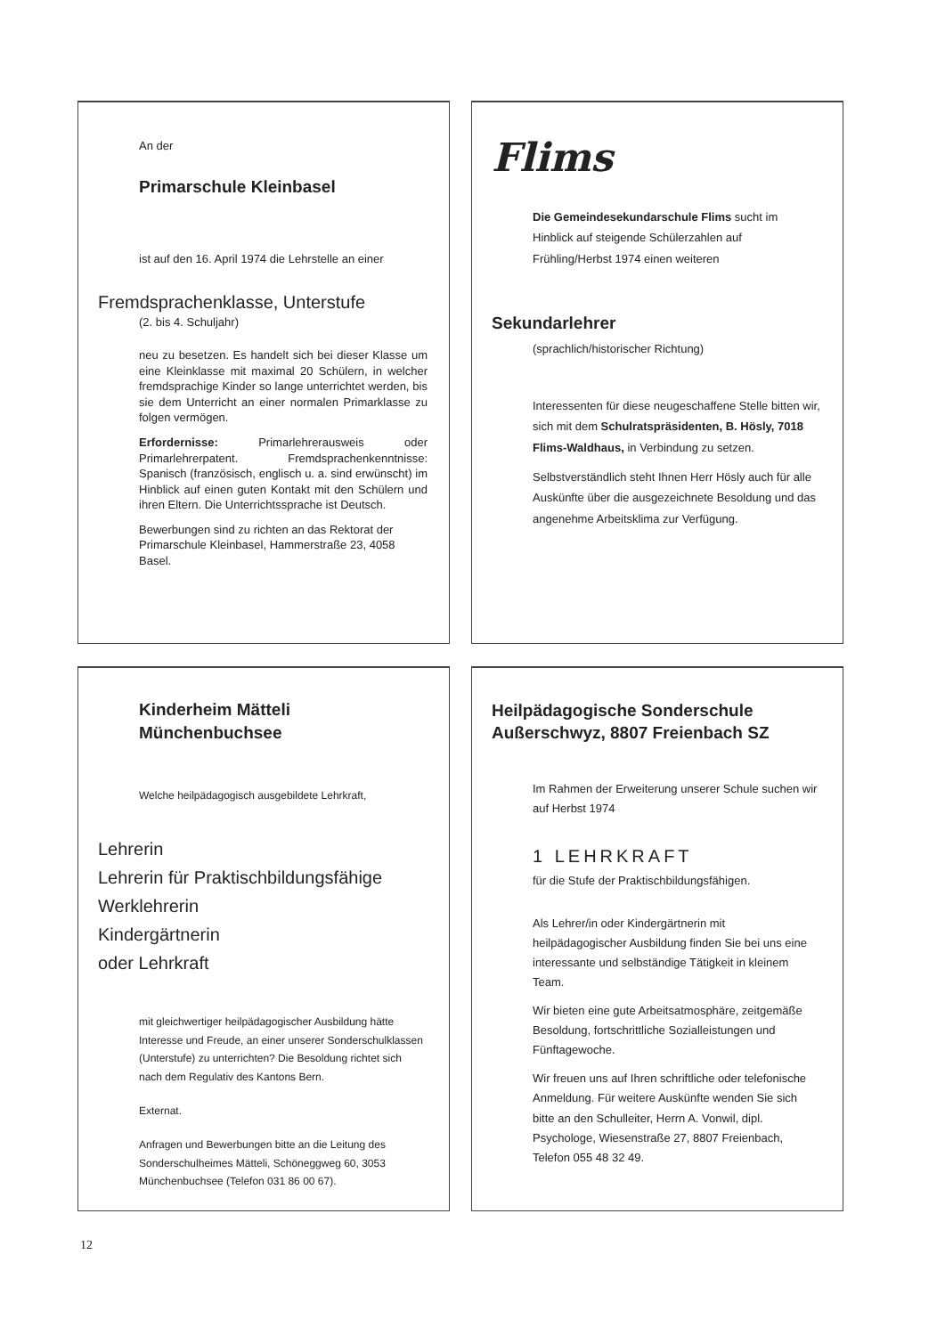An der
Primarschule Kleinbasel
ist auf den 16. April 1974 die Lehrstelle an einer
Fremdsprachenklasse, Unterstufe
(2. bis 4. Schuljahr)
neu zu besetzen. Es handelt sich bei dieser Klasse um eine Kleinklasse mit maximal 20 Schülern, in welcher fremdsprachige Kinder so lange unterrichtet werden, bis sie dem Unterricht an einer normalen Primarklasse zu folgen vermögen.
Erfordernisse: Primarlehrerausweis oder Primarlehrerpatent. Fremdsprachenkenntnisse: Spanisch (französisch, englisch u. a. sind erwünscht) im Hinblick auf einen guten Kontakt mit den Schülern und ihren Eltern. Die Unterrichtssprache ist Deutsch.
Bewerbungen sind zu richten an das Rektorat der Primarschule Kleinbasel, Hammerstraße 23, 4058 Basel.
Flims
Die Gemeindesekundarschule Flims sucht im Hinblick auf steigende Schülerzahlen auf Frühling/Herbst 1974 einen weiteren
Sekundarlehrer
(sprachlich/historischer Richtung)
Interessenten für diese neugeschaffene Stelle bitten wir, sich mit dem Schulratspräsidenten, B. Hösly, 7018 Flims-Waldhaus, in Verbindung zu setzen.
Selbstverständlich steht Ihnen Herr Hösly auch für alle Auskünfte über die ausgezeichnete Besoldung und das angenehme Arbeitsklima zur Verfügung.
Kinderheim Mätteli
Münchenbuchsee
Welche heilpädagogisch ausgebildete Lehrkraft,
Lehrerin
Lehrerin für Praktischbildungsfähige
Werklehrerin
Kindergärtnerin
oder Lehrkraft
mit gleichwertiger heilpädagogischer Ausbildung hätte Interesse und Freude, an einer unserer Sonderschulklassen (Unterstufe) zu unterrichten? Die Besoldung richtet sich nach dem Regulativ des Kantons Bern.
Externat.
Anfragen und Bewerbungen bitte an die Leitung des Sonderschulheimes Mätteli, Schöneggweg 60, 3053 Münchenbuchsee (Telefon 031 86 00 67).
Heilpädagogische Sonderschule
Außerschwyz, 8807 Freienbach SZ
Im Rahmen der Erweiterung unserer Schule suchen wir auf Herbst 1974
1 LEHRKRAFT
für die Stufe der Praktischbildungsfähigen.
Als Lehrer/in oder Kindergärtnerin mit heilpädagogischer Ausbildung finden Sie bei uns eine interessante und selbständige Tätigkeit in kleinem Team.
Wir bieten eine gute Arbeitsatmosphäre, zeitgemäße Besoldung, fortschrittliche Sozialleistungen und Fünftagewoche.
Wir freuen uns auf Ihren schriftliche oder telefonische Anmeldung. Für weitere Auskünfte wenden Sie sich bitte an den Schulleiter, Herrn A. Vonwil, dipl. Psychologe, Wiesenstraße 27, 8807 Freienbach, Telefon 055 48 32 49.
12